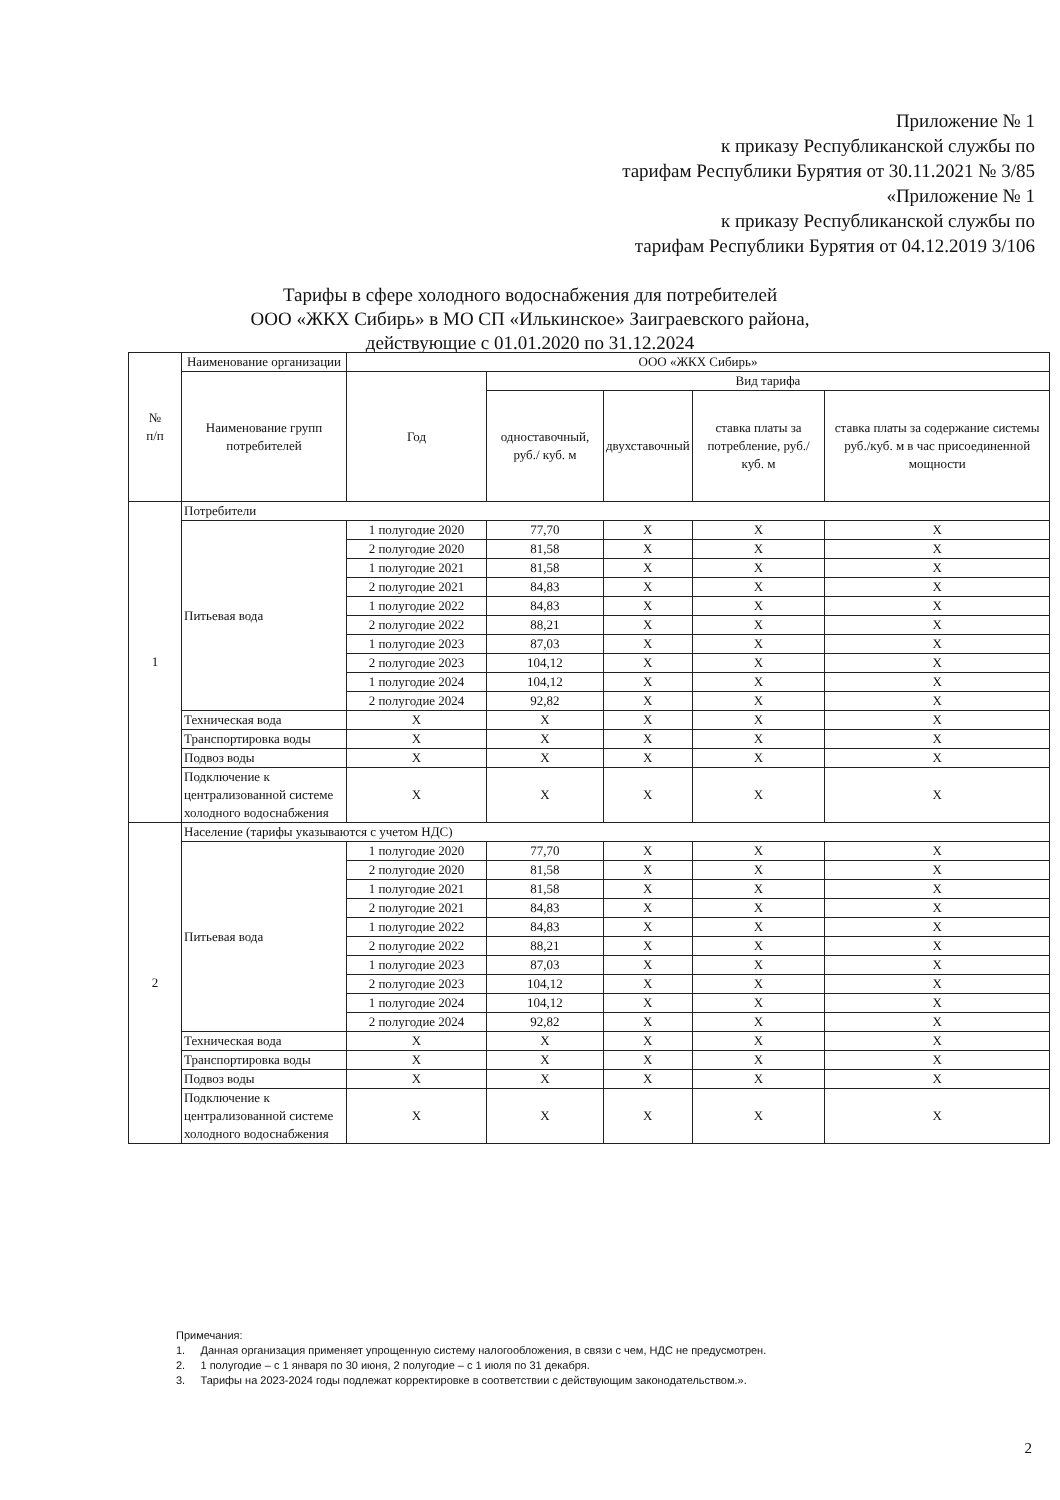Приложение № 1
к приказу Республиканской службы по
тарифам Республики Бурятия от 30.11.2021 № 3/85
«Приложение № 1
к приказу Республиканской службы по
тарифам Республики Бурятия от 04.12.2019 3/106
Тарифы в сфере холодного водоснабжения для потребителей
ООО «ЖКХ Сибирь» в МО СП «Илькинское» Заиграевского района,
действующие с 01.01.2020 по 31.12.2024
| № п/п | Наименование организации | ООО «ЖКХ Сибирь» | | | | |
| --- | --- | --- | --- | --- | --- | --- |
| | Наименование групп потребителей | Год | Вид тарифа | | | |
| | | | одноставочный, руб./ куб. м | двухставочный | ставка платы за потребление, руб./ куб. м | ставка платы за содержание системы руб./куб. м в час присоединенной мощности |
| 1 | Потребители | | | | | |
| | Питьевая вода | 1 полугодие 2020 | 77,70 | X | X | X |
| | | 2 полугодие 2020 | 81,58 | X | X | X |
| | | 1 полугодие 2021 | 81,58 | X | X | X |
| | | 2 полугодие 2021 | 84,83 | X | X | X |
| | | 1 полугодие 2022 | 84,83 | X | X | X |
| | | 2 полугодие 2022 | 88,21 | X | X | X |
| | | 1 полугодие 2023 | 87,03 | X | X | X |
| | | 2 полугодие 2023 | 104,12 | X | X | X |
| | | 1 полугодие 2024 | 104,12 | X | X | X |
| | | 2 полугодие 2024 | 92,82 | X | X | X |
| | Техническая вода | X | X | X | X | X |
| | Транспортировка воды | X | X | X | X | X |
| | Подвоз воды | X | X | X | X | X |
| | Подключение к централизованной системе холодного водоснабжения | X | X | X | X | X |
| 2 | Население (тарифы указываются с учетом НДС) | | | | | |
| | Питьевая вода | 1 полугодие 2020 | 77,70 | X | X | X |
| | | 2 полугодие 2020 | 81,58 | X | X | X |
| | | 1 полугодие 2021 | 81,58 | X | X | X |
| | | 2 полугодие 2021 | 84,83 | X | X | X |
| | | 1 полугодие 2022 | 84,83 | X | X | X |
| | | 2 полугодие 2022 | 88,21 | X | X | X |
| | | 1 полугодие 2023 | 87,03 | X | X | X |
| | | 2 полугодие 2023 | 104,12 | X | X | X |
| | | 1 полугодие 2024 | 104,12 | X | X | X |
| | | 2 полугодие 2024 | 92,82 | X | X | X |
| | Техническая вода | X | X | X | X | X |
| | Транспортировка воды | X | X | X | X | X |
| | Подвоз воды | X | X | X | X | X |
| | Подключение к централизованной системе холодного водоснабжения | X | X | X | X | X |
Примечания:
1. Данная организация применяет упрощенную систему налогообложения, в связи с чем, НДС не предусмотрен.
2. 1 полугодие – с 1 января по 30 июня, 2 полугодие – с 1 июля по 31 декабря.
3. Тарифы на 2023-2024 годы подлежат корректировке в соответствии с действующим законодательством.».
2